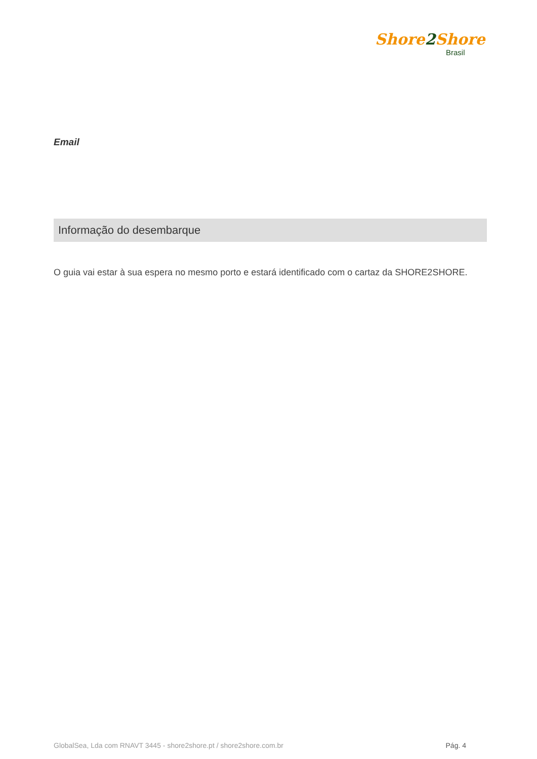Shore2 Shore
Brasil
Email
Informação do desembarque
O guia vai estar à sua espera no mesmo porto e estará identificado com o cartaz da SHORE2SHORE.
GlobalSea, Lda com RNAVT 3445 - shore2shore.pt / shore2shore.com.br Pág. 4